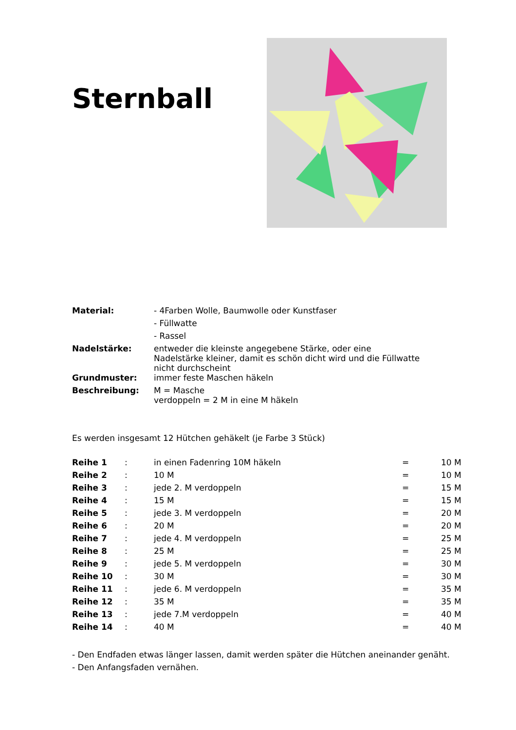Sternball
| Material: | - 4Farben Wolle, Baumwolle oder Kunstfaser |
| | - Füllwatte |
| | - Rassel |
| Nadelstärke: | entweder die kleinste angegebene Stärke, oder eine Nadelstärke kleiner, damit es schön dicht wird und die Füllwatte nicht durchscheint |
| Grundmuster: | immer feste Maschen häkeln |
| Beschreibung: | M = Masche verdoppeln = 2 M in eine M häkeln |
Es werden insgesamt 12 Hütchen gehäkelt (je Farbe 3 Stück)
| Reihe 1 | : | in einen Fadenring 10M häkeln | = | 10 M |
| Reihe 2 | : | 10 M | = | 10 M |
| Reihe 3 | : | jede 2. M verdoppeln | = | 15 M |
| Reihe 4 | : | 15 M | = | 15 M |
| Reihe 5 | : | jede 3. M verdoppeln | = | 20 M |
| Reihe 6 | : | 20 M | = | 20 M |
| Reihe 7 | : | jede 4. M verdoppeln | = | 25 M |
| Reihe 8 | : | 25 M | = | 25 M |
| Reihe 9 | : | jede 5. M verdoppeln | = | 30 M |
| Reihe 10 | : | 30 M | = | 30 M |
| Reihe 11 | : | jede 6. M verdoppeln | = | 35 M |
| Reihe 12 | : | 35 M | = | 35 M |
| Reihe 13 | : | jede 7.M verdoppeln | = | 40 M |
| Reihe 14 | : | 40 M | = | 40 M |
- Den Endfaden etwas länger lassen, damit werden später die Hütchen aneinander genäht.
- Den Anfangsfaden vernähen.